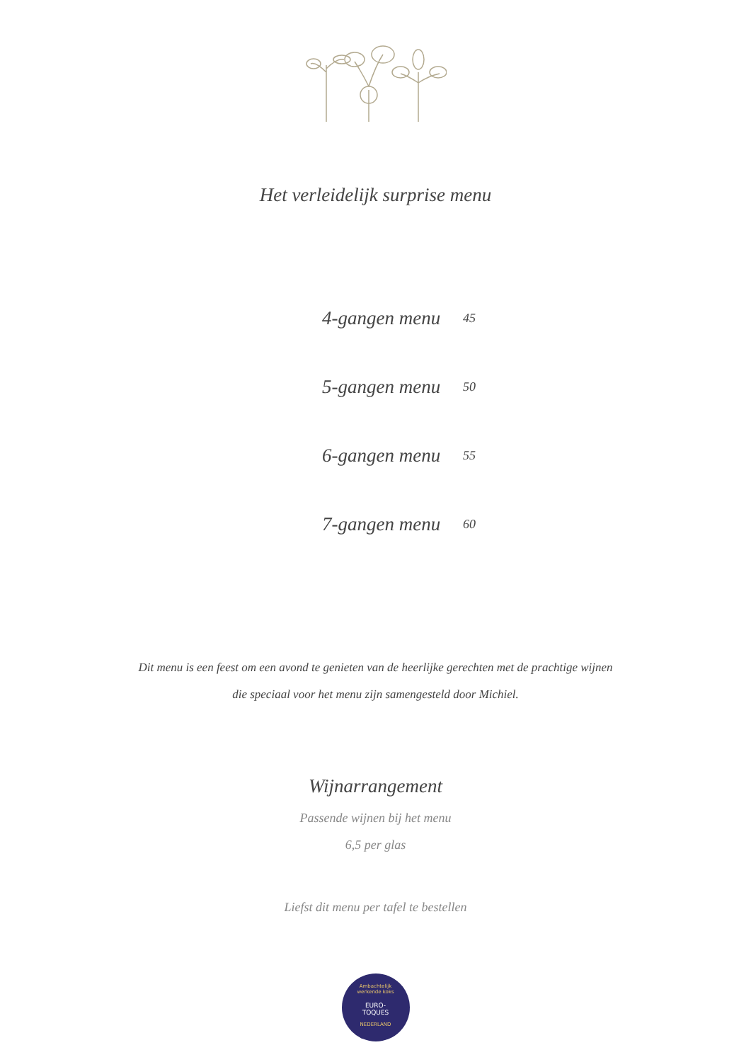Het verleidelijk surprise menu
| 4-gangen menu | 45 |
| 5-gangen menu | 50 |
| 6-gangen menu | 55 |
| 7-gangen menu | 60 |
Dit menu is een feest om een avond te genieten van de heerlijke gerechten met de prachtige wijnen
die speciaal voor het menu zijn samengesteld door Michiel.
Wijnarrangement
Passende wijnen bij het menu
6,5 per glas
Liefst dit menu per tafel te bestellen
Ambachtelijk
werkende koks
EURO-
TOQUES
NEDERLAND